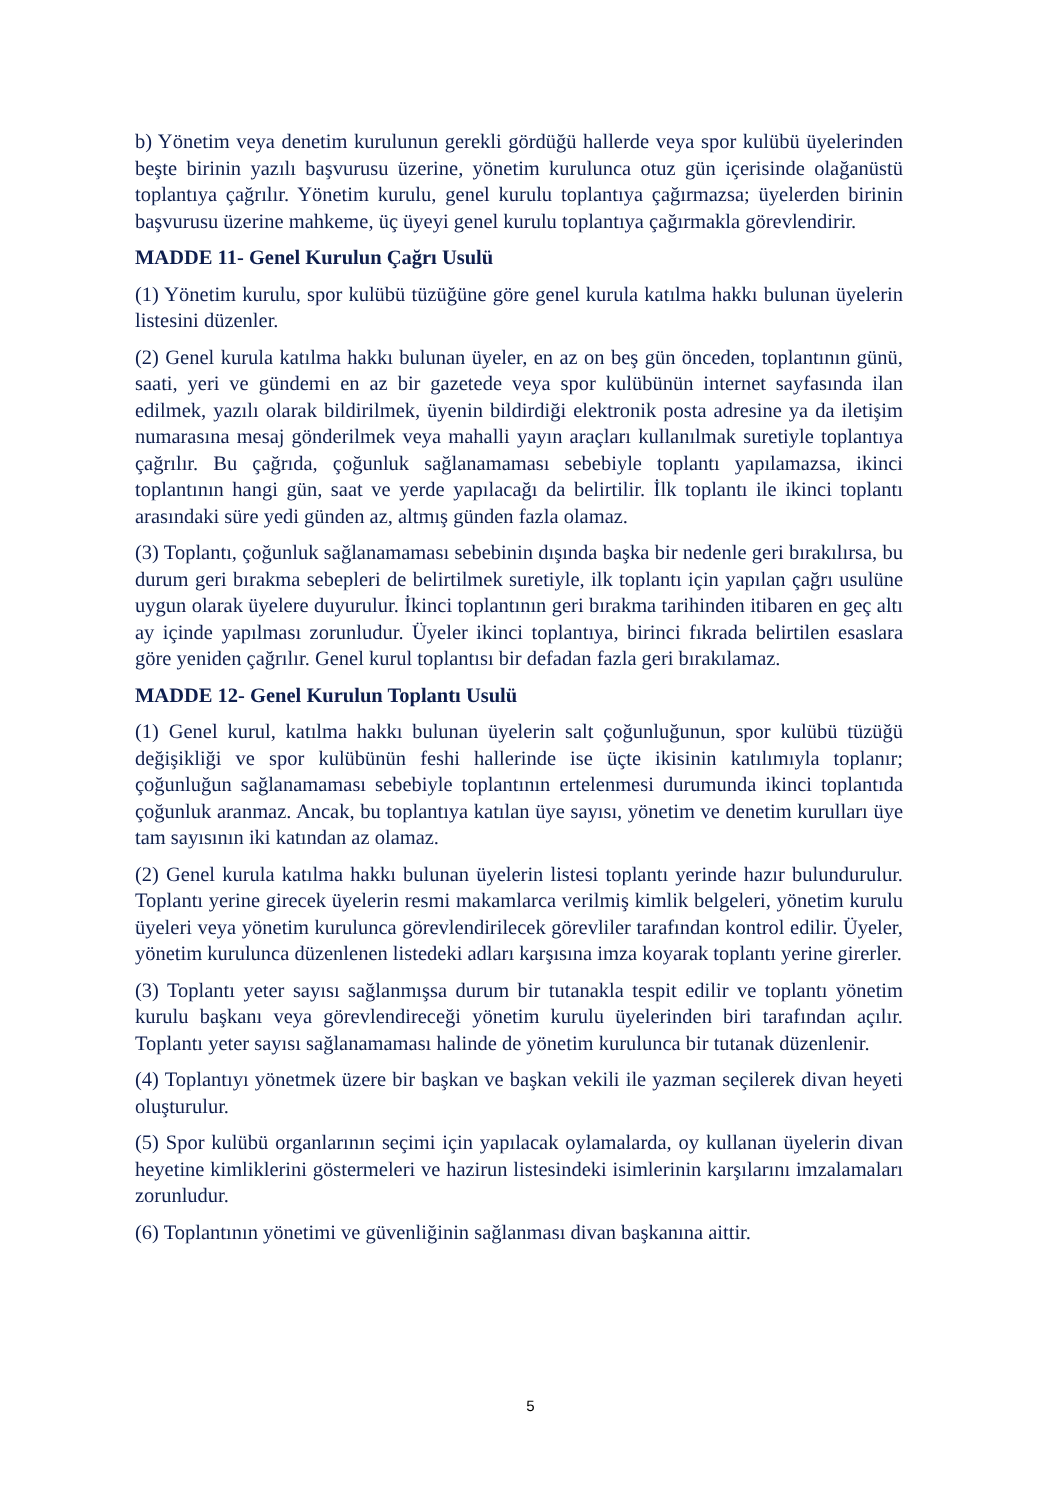b) Yönetim veya denetim kurulunun gerekli gördüğü hallerde veya spor kulübü üyelerinden beşte birinin yazılı başvurusu üzerine, yönetim kurulunca otuz gün içerisinde olağanüstü toplantıya çağrılır. Yönetim kurulu, genel kurulu toplantıya çağırmazsa; üyelerden birinin başvurusu üzerine mahkeme, üç üyeyi genel kurulu toplantıya çağırmakla görevlendirir.
MADDE 11- Genel Kurulun Çağrı Usulü
(1) Yönetim kurulu, spor kulübü tüzüğüne göre genel kurula katılma hakkı bulunan üyelerin listesini düzenler.
(2) Genel kurula katılma hakkı bulunan üyeler, en az on beş gün önceden, toplantının günü, saati, yeri ve gündemi en az bir gazetede veya spor kulübünün internet sayfasında ilan edilmek, yazılı olarak bildirilmek, üyenin bildirdiği elektronik posta adresine ya da iletişim numarasına mesaj gönderilmek veya mahalli yayın araçları kullanılmak suretiyle toplantıya çağrılır. Bu çağrıda, çoğunluk sağlanamaması sebebiyle toplantı yapılamazsa, ikinci toplantının hangi gün, saat ve yerde yapılacağı da belirtilir. İlk toplantı ile ikinci toplantı arasındaki süre yedi günden az, altmış günden fazla olamaz.
(3) Toplantı, çoğunluk sağlanamaması sebebinin dışında başka bir nedenle geri bırakılırsa, bu durum geri bırakma sebepleri de belirtilmek suretiyle, ilk toplantı için yapılan çağrı usulüne uygun olarak üyelere duyurulur. İkinci toplantının geri bırakma tarihinden itibaren en geç altı ay içinde yapılması zorunludur. Üyeler ikinci toplantıya, birinci fıkrada belirtilen esaslara göre yeniden çağrılır. Genel kurul toplantısı bir defadan fazla geri bırakılamaz.
MADDE 12- Genel Kurulun Toplantı Usulü
(1) Genel kurul, katılma hakkı bulunan üyelerin salt çoğunluğunun, spor kulübü tüzüğü değişikliği ve spor kulübünün feshi hallerinde ise üçte ikisinin katılımıyla toplanır; çoğunluğun sağlanamaması sebebiyle toplantının ertelenmesi durumunda ikinci toplantıda çoğunluk aranmaz. Ancak, bu toplantıya katılan üye sayısı, yönetim ve denetim kurulları üye tam sayısının iki katından az olamaz.
(2) Genel kurula katılma hakkı bulunan üyelerin listesi toplantı yerinde hazır bulundurulur. Toplantı yerine girecek üyelerin resmi makamlarca verilmiş kimlik belgeleri, yönetim kurulu üyeleri veya yönetim kurulunca görevlendirilecek görevliler tarafından kontrol edilir. Üyeler, yönetim kurulunca düzenlenen listedeki adları karşısına imza koyarak toplantı yerine girerler.
(3) Toplantı yeter sayısı sağlanmışsa durum bir tutanakla tespit edilir ve toplantı yönetim kurulu başkanı veya görevlendireceği yönetim kurulu üyelerinden biri tarafından açılır. Toplantı yeter sayısı sağlanamaması halinde de yönetim kurulunca bir tutanak düzenlenir.
(4) Toplantıyı yönetmek üzere bir başkan ve başkan vekili ile yazman seçilerek divan heyeti oluşturulur.
(5) Spor kulübü organlarının seçimi için yapılacak oylamalarda, oy kullanan üyelerin divan heyetine kimliklerini göstermeleri ve hazirun listesindeki isimlerinin karşılarını imzalamaları zorunludur.
(6) Toplantının yönetimi ve güvenliğinin sağlanması divan başkanına aittir.
5